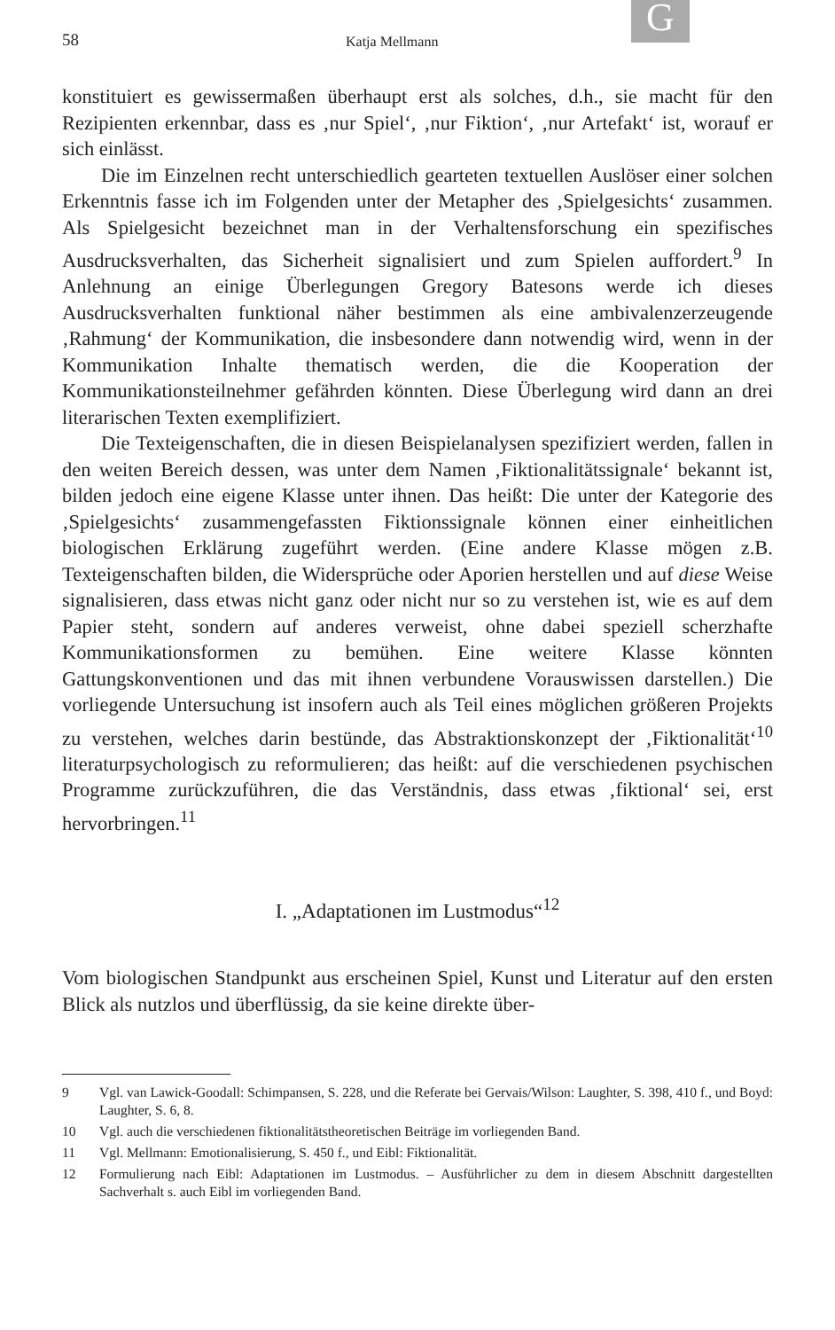G
58 Katja Mellmann
konstituiert es gewissermaßen überhaupt erst als solches, d.h., sie macht für den Rezipienten erkennbar, dass es ‚nur Spiel‘, ‚nur Fiktion‘, ‚nur Artefakt‘ ist, worauf er sich einlässt.
Die im Einzelnen recht unterschiedlich gearteten textuellen Auslöser einer solchen Erkenntnis fasse ich im Folgenden unter der Metapher des ‚Spielgesichts‘ zusammen. Als Spielgesicht bezeichnet man in der Verhaltensforschung ein spezifisches Ausdrucksverhalten, das Sicherheit signalisiert und zum Spielen auffordert.<sup>9</sup> In Anlehnung an einige Überlegungen Gregory Batesons werde ich dieses Ausdrucksverhalten funktional näher bestimmen als eine ambivalenzerzeugende ‚Rahmung‘ der Kommunikation, die insbesondere dann notwendig wird, wenn in der Kommunikation Inhalte thematisch werden, die die Kooperation der Kommunikationsteilnehmer gefährden könnten. Diese Überlegung wird dann an drei literarischen Texten exemplifiziert.
Die Texteigenschaften, die in diesen Beispielanalysen spezifiziert werden, fallen in den weiten Bereich dessen, was unter dem Namen ‚Fiktionalitätssignale‘ bekannt ist, bilden jedoch eine eigene Klasse unter ihnen. Das heißt: Die unter der Kategorie des ‚Spielgesichts‘ zusammengefassten Fiktionssignale können einer einheitlichen biologischen Erklärung zugeführt werden. (Eine andere Klasse mögen z.B. Texteigenschaften bilden, die Widersprüche oder Aporien herstellen und auf diese Weise signalisieren, dass etwas nicht ganz oder nicht nur so zu verstehen ist, wie es auf dem Papier steht, sondern auf anderes verweist, ohne dabei speziell scherzhafte Kommunikationsformen zu bemühen. Eine weitere Klasse könnten Gattungskonventionen und das mit ihnen verbundene Vorauswissen darstellen.) Die vorliegende Untersuchung ist insofern auch als Teil eines möglichen größeren Projekts zu verstehen, welches darin bestünde, das Abstraktionskonzept der ‚Fiktionalität‘<sup>10</sup> literaturpsychologisch zu reformulieren; das heißt: auf die verschiedenen psychischen Programme zurückzuführen, die das Verständnis, dass etwas ‚fiktional‘ sei, erst hervorbringen.<sup>11</sup>
I. „Adaptationen im Lustmodus“<sup>12</sup>
Vom biologischen Standpunkt aus erscheinen Spiel, Kunst und Literatur auf den ersten Blick als nutzlos und überflüssig, da sie keine direkte über-
9 Vgl. van Lawick-Goodall: Schimpansen, S. 228, und die Referate bei Gervais/Wilson: Laughter, S. 398, 410 f., und Boyd: Laughter, S. 6, 8.
10 Vgl. auch die verschiedenen fiktionalitätstheoretischen Beiträge im vorliegenden Band.
11 Vgl. Mellmann: Emotionalisierung, S. 450 f., und Eibl: Fiktionalität.
12 Formulierung nach Eibl: Adaptationen im Lustmodus. – Ausführlicher zu dem in diesem Abschnitt dargestellten Sachverhalt s. auch Eibl im vorliegenden Band.